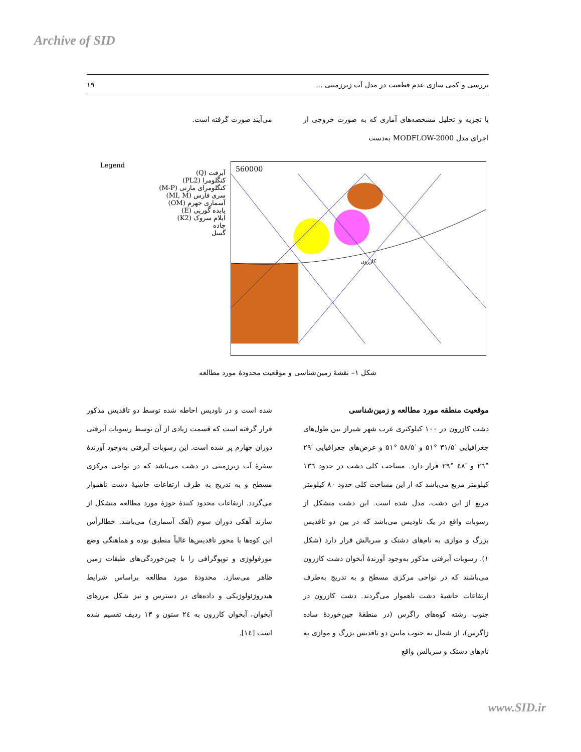Archive of SID
بررسی و کمی سازی عدم قطعیت در مدل آب زیرزمینی ... ۱۹
با تجزیه و تحلیل مشخصه‌های آماری که به صورت خروجی از اجرای مدل MODFLOW-2000 به‌دست
می‌آیند صورت گرفته است.
Legend
آبرفت (Q)
کنگلومرا (PL2)
کنگلومرای مارنی (M-P)
سری فارس (MI, M)
آسماری جهرم (OM)
پابده گورپی (E)
ایلام سروک (K2)
جاده
گسل
کازرون
560000
شکل ۱– نقشهٔ زمین‌شناسی و موقعیت محدودهٔ مورد مطالعه
موقعیت منطقه مورد مطالعه و زمین‌شناسی
دشت کازرون در ۱۰۰ کیلوکتری غرب شهر شیراز بین طول‌های جغرافیایی ′۳۱/۵ °۵۱ و ′۵۸/۵ °۵۱ و عرض‌های جغرافیایی ′۲۹ °۲٦ و ′٤۸ °۲۹ قرار دارد. مساحت کلی دشت در حدود ۱۳٦ کیلومتر مربع می‌باشد که از این مساحت کلی حدود ۸۰ کیلومتر مربع از این دشت، مدل شده است. این دشت متشکل از رسوبات واقع در یک ناودیس می‌باشد که در بین دو تاقدیس بزرگ و موازی به نام‌های دشتک و سربالش قرار دارد (شکل ۱). رسوبات آبرفتی مذکور به‌وجود آورندهٔ آبخوان دشت کازرون می‌باشند که در نواحی مرکزی مسطح و به تدریج به‌طرف ارتفاعات حاشیهٔ دشت ناهموار می‌گردند. دشت کازرون در جنوب رشته کوه‌های زاگرس (در منطقهٔ چین‌خوردهٔ ساده زاگرس)، از شمال به جنوب مابین دو تاقدیس بزرگ و موازی به نام‌های دشتک و سربالش واقع
شده است و در ناودیس احاطه شده توسط دو تاقدیس مذکور قرار گرفته است که قسمت زیادی از آن توسط رسوبات آبرفتی دوران چهارم پر شده است. این رسوبات آبرفتی به‌وجود آورندهٔ سفرهٔ آب زیرزمینی در دشت می‌باشد که در نواحی مرکزی مسطح و به تدریج به طرف ارتفاعات حاشیهٔ دشت ناهموار می‌گردد. ارتفاعات محدود کنندهٔ حوزهٔ مورد مطالعه متشکل از سازند آهکی دوران سوم (آهک آسماری) می‌باشد. خطالرأس این کوه‌ها با محور تاقدیس‌ها غالباً منطبق بوده و هماهنگی وضع مورفولوژی و توپوگرافی را با چین‌خوردگی‌های طبقات زمین ظاهر می‌سازد. محدودهٔ مورد مطالعه براساس شرایط هیدروژئولوژیکی و داده‌های در دسترس و نیز شکل مرزهای آبخوان، آبخوان کازرون به ۲٤ ستون و ۱۳ ردیف تقسیم شده است [۱٤].
www.SID.ir